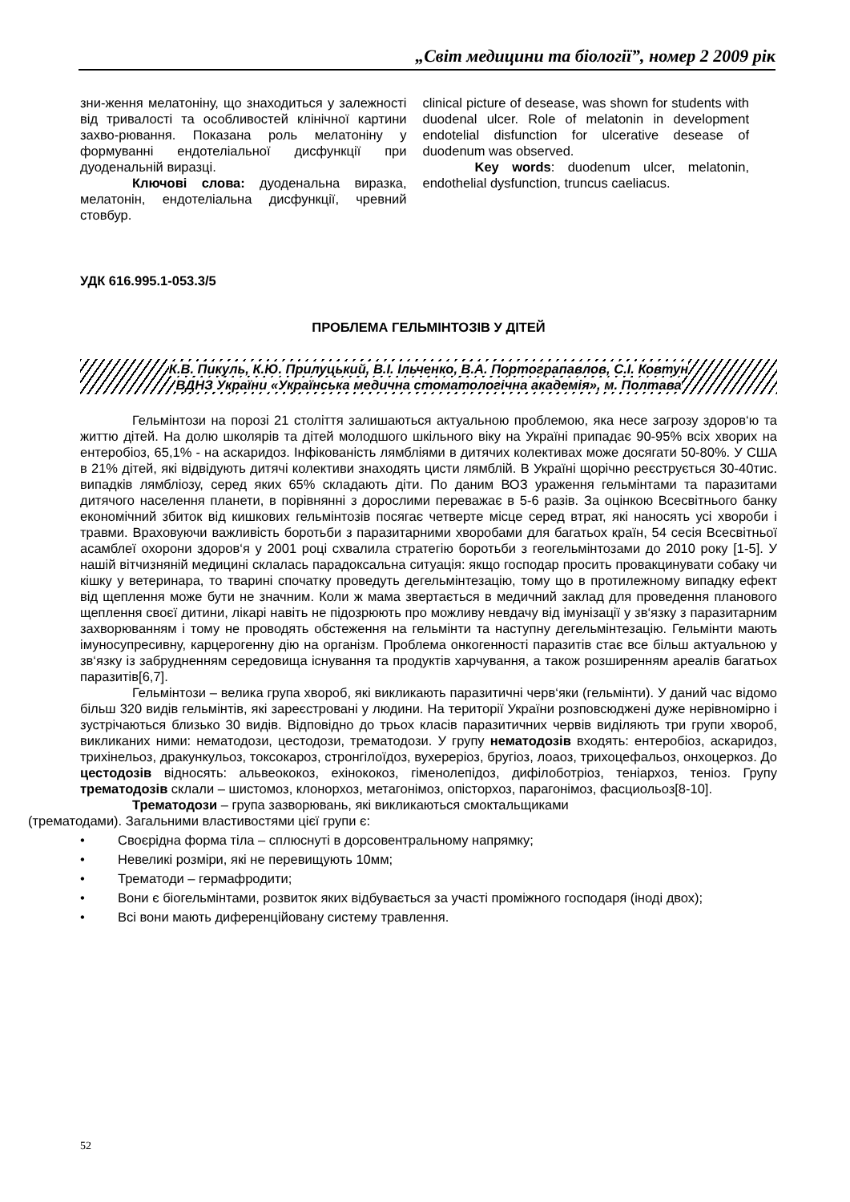„Світ медицини та біології”, номер 2 2009 рік
зни-ження мелатоніну, що знаходиться у залежності від тривалості та особливостей клінічної картини захво-рювання. Показана роль мелатоніну у формуванні ендотеліальної дисфункції при дуоденальній виразці.
Ключові слова: дуоденальна виразка, мелатонін, ендотеліальна дисфункції, чревний стовбур.
clinical picture of desease, was shown for students with duodenal ulcer. Role of melatonin in development endotelial disfunction for ulcerative desease of duodenum was observed.
Key words: duodenum ulcer, melatonin, endothelial dysfunction, truncus caeliacus.
УДК 616.995.1-053.3/5
ПРОБЛЕМА ГЕЛЬМІНТОЗІВ У ДІТЕЙ
К.В. Пикуль, К.Ю. Прилуцький, В.І. Ільченко, В.А. Портограпавлов, С.І. Ковтун
ВДНЗ України «Українська медична стоматологічна академія», м. Полтава
Гельмінтози на порозі 21 століття залишаються актуальною проблемою, яка несе загрозу здоров‘ю та життю дітей. На долю школярів та дітей молодшого шкільного віку на Україні припадає 90-95% всіх хворих на ентеробіоз, 65,1% - на аскаридоз. Інфікованість лямбліями в дитячих колективах може досягати 50-80%. У США в 21% дітей, які відвідують дитячі колективи знаходять цисти лямблій. В Україні щорічно реєструється 30-40тис. випадків лямбліозу, серед яких 65% складають діти. По даним ВОЗ ураження гельмінтами та паразитами дитячого населення планети, в порівнянні з дорослими переважає в 5-6 разів. За оцінкою Всесвітнього банку економічний збиток від кишкових гельмінтозів посягає четверте місце серед втрат, які наносять усі хвороби і травми. Враховуючи важливість боротьби з паразитарними хворобами для багатьох країн, 54 сесія Всесвітньої асамблеї охорони здоров‘я у 2001 році схвалила стратегію боротьби з геогельмінтозами до 2010 року [1-5]. У нашій вітчизняній медицині склалась парадоксальна ситуація: якщо господар просить провакцинувати собаку чи кішку у ветеринара, то тварині спочатку проведуть дегельмінтезацію, тому що в протилежному випадку ефект від щеплення може бути не значним. Коли ж мама звертається в медичний заклад для проведення планового щеплення своєї дитини, лікарі навіть не підозрюють про можливу невдачу від імунізації у зв‘язку з паразитарним захворюванням і тому не проводять обстеження на гельмінти та наступну дегельмінтезацію. Гельмінти мають імуносупресивну, карцерогенну дію на організм. Проблема онкогенності паразитів стає все більш актуальною у зв‘язку із забрудненням середовища існування та продуктів харчування, а також розширенням ареалів багатьох паразитів[6,7].
Гельмінтози – велика група хвороб, які викликають паразитичні черв‘яки (гельмінти). У даний час відомо більш 320 видів гельмінтів, які зареєстровані у людини. На території України розповсюджені дуже нерівномірно і зустрічаються близько 30 видів. Відповідно до трьох класів паразитичних червів виділяють три групи хвороб, викликаних ними: нематодози, цестодози, трематодози. У групу нематодозів входять: ентеробіоз, аскаридоз, трихінельоз, дракункульоз, токсокароз, стронгілоїдоз, вухереріоз, бругіоз, лоаоз, трихоцефальоз, онхоцеркоз. До цестодозів відносять: альвеококоз, ехінококоз, гіменолепідоз, дифілоботріоз, теніархоз, теніоз. Групу трематодозів склали – шистомоз, клонорхоз, метагонімоз, опісторхоз, парагонімоз, фасциольоз[8-10].
Трематодози – група зазворювань, які викликаються смоктальщиками
(трематодами). Загальними властивостями цієї групи є:
• Своєрідна форма тіла – сплюснуті в дорсовентральному напрямку;
• Невеликі розміри, які не перевищують 10мм;
• Трематоди – гермафродити;
• Вони є біогельмінтами, розвиток яких відбувається за участі проміжного господаря (іноді двох);
• Всі вони мають диференційовану систему травлення.
52